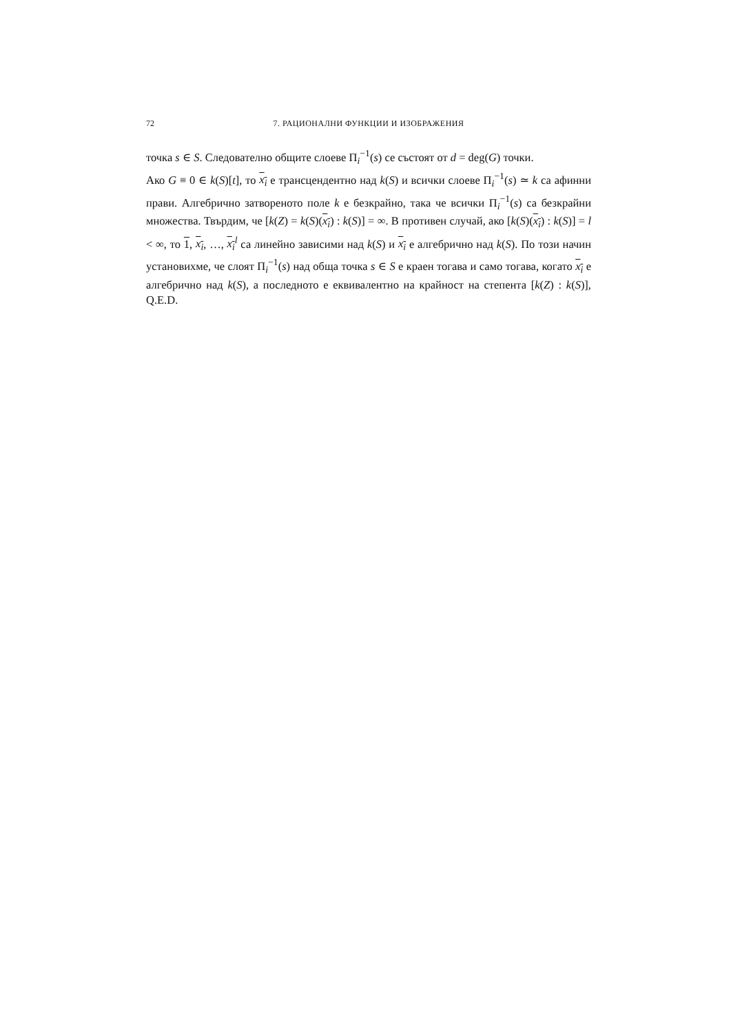72 7. РАЦИОНАЛНИ ФУНКЦИИ И ИЗОБРАЖЕНИЯ
точка s ∈ S. Следователно общите слоеве Π<sub>i</sub><sup>−1</sup>(s) се състоят от d = deg(G) точки.
Ако G ≡ 0 ∈ k(S)[t], то x<sub>i</sub> е трансцендентно над k(S) и всички слоеве Π<sub>i</sub><sup>−1</sup>(s) ≃ k са афинни прави. Алгебрично затвореното поле k е безкрайно, така че всички Π<sub>i</sub><sup>−1</sup>(s) са безкрайни множества. Твърдим, че [k(Z) = k(S)(x<sub>i</sub>) : k(S)] = ∞. В противен случай, ако [k(S)(x<sub>i</sub>) : k(S)] = l < ∞, то 1, x<sub>i</sub>, …, x<sub>i</sub><sup>l</sup> са линейно зависими над k(S) и x<sub>i</sub> е алгебрично над k(S). По този начин установихме, че слоят Π<sub>i</sub><sup>−1</sup>(s) над обща точка s ∈ S е краен тогава и само тогава, когато x<sub>i</sub> е алгебрично над k(S), а последното е еквивалентно на крайност на степента [k(Z) : k(S)], Q.E.D.